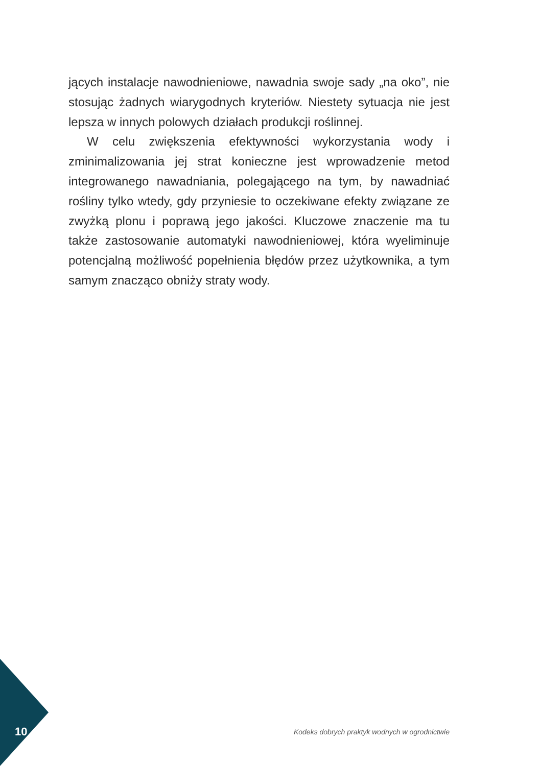jących instalacje nawodnieniowe, nawadnia swoje sady „na oko”, nie stosując żadnych wiarygodnych kryteriów. Niestety sytuacja nie jest lepsza w innych polowych działach produkcji roślinnej.
W celu zwiększenia efektywności wykorzystania wody i zminimalizowania jej strat konieczne jest wprowadzenie metod integrowanego nawadniania, polegającego na tym, by nawadniać rośliny tylko wtedy, gdy przyniesie to oczekiwane efekty związa­ne ze zwyżką plonu i poprawą jego jakości. Kluczowe znaczenie ma tu także zastosowanie automatyki nawodnieniowej, która wyeliminuje potencjalną możliwość popełnienia błędów przez użytkownika, a tym samym znacząco obniży straty wody.
10 Kodeks dobrych praktyk wodnych w ogrodnictwie